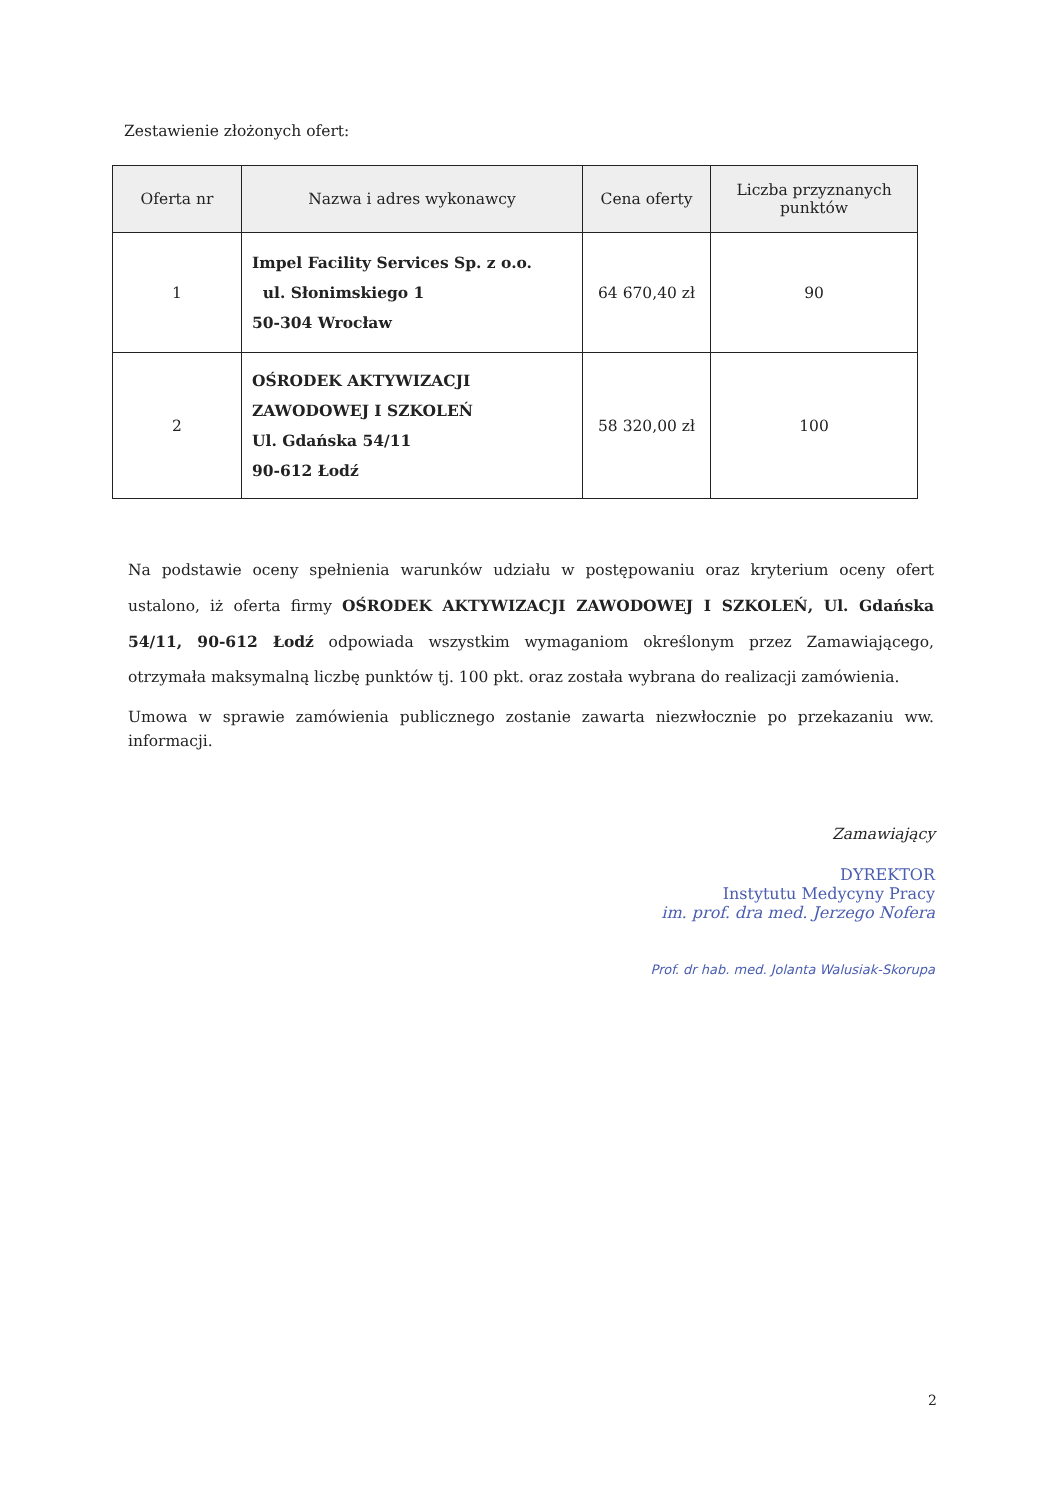Zestawienie złożonych ofert:
| Oferta nr | Nazwa i adres wykonawcy | Cena oferty | Liczba przyznanych punktów |
| --- | --- | --- | --- |
| 1 | Impel Facility Services Sp. z o.o. ul. Słonimskiego 1 50-304 Wrocław | 64 670,40 zł | 90 |
| 2 | OŚRODEK AKTYWIZACJI ZAWODOWEJ I SZKOLEŃ Ul. Gdańska 54/11 90-612 Łodź | 58 320,00 zł | 100 |
Na podstawie oceny spełnienia warunków udziału w postępowaniu oraz kryterium oceny ofert ustalono, iż oferta firmy OŚRODEK AKTYWIZACJI ZAWODOWEJ I SZKOLEŃ, Ul. Gdańska 54/11, 90-612 Łodź odpowiada wszystkim wymaganiom określonym przez Zamawiającego, otrzymała maksymalną liczbę punktów tj. 100 pkt. oraz została wybrana do realizacji zamówienia.
Umowa w sprawie zamówienia publicznego zostanie zawarta niezwłocznie po przekazaniu ww. informacji.
Zamawiający
DYREKTOR
Instytutu Medycyny Pracy
im. prof. dra med. Jerzego Nofera
Prof. dr hab. med. Jolanta Walusiak-Skorupa
2